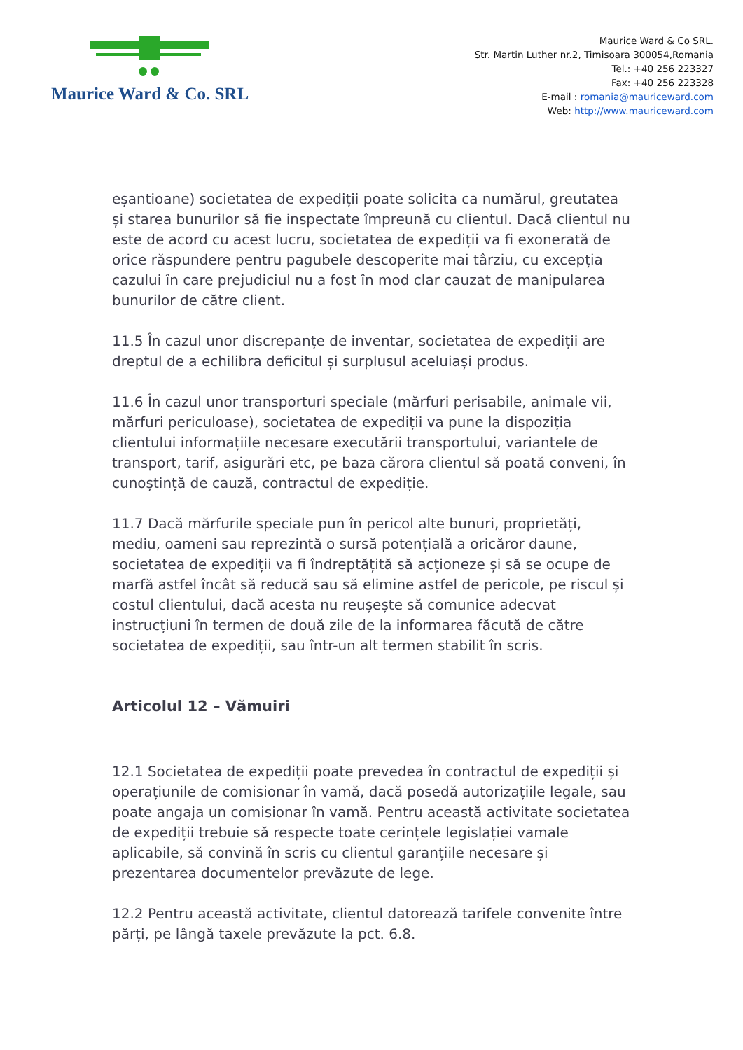Maurice Ward & Co. SRL
Maurice Ward & Co SRL.
Str. Martin Luther nr.2, Timisoara 300054,Romania
Tel.: +40 256 223327
Fax: +40 256 223328
E-mail : romania@mauriceward.com
Web: http://www.mauriceward.com
eșantioane) societatea de expediții poate solicita ca numărul, greutatea și starea bunurilor să fie inspectate împreună cu clientul. Dacă clientul nu este de acord cu acest lucru, societatea de expediții va fi exonerată de orice răspundere pentru pagubele descoperite mai târziu, cu excepția cazului în care prejudiciul nu a fost în mod clar cauzat de manipularea bunurilor de către client.
11.5 În cazul unor discrepanțe de inventar, societatea de expediții are dreptul de a echilibra deficitul și surplusul aceluiași produs.
11.6 În cazul unor transporturi speciale (mărfuri perisabile, animale vii, mărfuri periculoase), societatea de expediții va pune la dispoziția clientului informațiile necesare executării transportului, variantele de transport, tarif, asigurări etc, pe baza cărora clientul să poată conveni, în cunoștință de cauză, contractul de expediție.
11.7 Dacă mărfurile speciale pun în pericol alte bunuri, proprietăți, mediu, oameni sau reprezintă o sursă potențială a oricăror daune, societatea de expediții va fi îndreptățită să acționeze și să se ocupe de marfă astfel încât să reducă sau să elimine astfel de pericole, pe riscul și costul clientului, dacă acesta nu reușește să comunice adecvat instrucțiuni în termen de două zile de la informarea făcută de către societatea de expediții, sau într-un alt termen stabilit în scris.
Articolul 12 – Vămuiri
12.1 Societatea de expediții poate prevedea în contractul de expediții și operațiunile de comisionar în vamă, dacă posedă autorizațiile legale, sau poate angaja un comisionar în vamă. Pentru această activitate societatea de expediții trebuie să respecte toate cerințele legislației vamale aplicabile, să convină în scris cu clientul garanțiile necesare și prezentarea documentelor prevăzute de lege.
12.2 Pentru această activitate, clientul datorează tarifele convenite între părți, pe lângă taxele prevăzute la pct. 6.8.